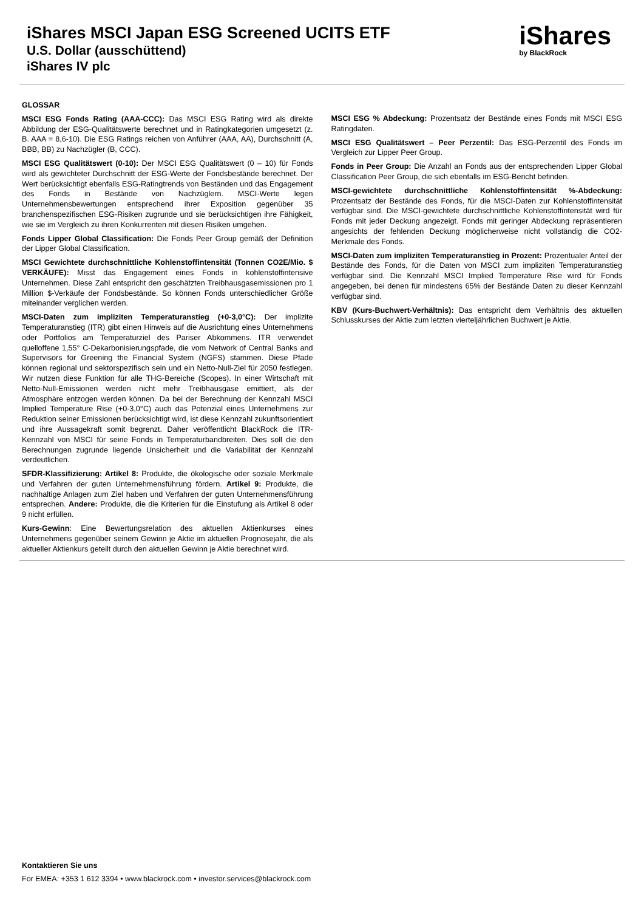iShares MSCI Japan ESG Screened UCITS ETF
U.S. Dollar (ausschüttend)
iShares IV plc
iShares
by BlackRock
GLOSSAR
MSCI ESG Fonds Rating (AAA-CCC): Das MSCI ESG Rating wird als direkte Abbildung der ESG-Qualitätswerte berechnet und in Ratingkategorien umgesetzt (z. B. AAA = 8,6-10). Die ESG Ratings reichen von Anführer (AAA, AA), Durchschnitt (A, BBB, BB) zu Nachzügler (B, CCC).
MSCI ESG Qualitätswert (0-10): Der MSCI ESG Qualitätswert (0 – 10) für Fonds wird als gewichteter Durchschnitt der ESG-Werte der Fondsbestände berechnet. Der Wert berücksichtigt ebenfalls ESG-Ratingtrends von Beständen und das Engagement des Fonds in Bestände von Nachzüglern. MSCI-Werte legen Unternehmensbewertungen entsprechend ihrer Exposition gegenüber 35 branchenspezifischen ESG-Risiken zugrunde und sie berücksichtigen ihre Fähigkeit, wie sie im Vergleich zu ihren Konkurrenten mit diesen Risiken umgehen.
Fonds Lipper Global Classification: Die Fonds Peer Group gemäß der Definition der Lipper Global Classification.
MSCI Gewichtete durchschnittliche Kohlenstoffintensität (Tonnen CO2E/Mio. $ VERKÄUFE): Misst das Engagement eines Fonds in kohlenstoffintensive Unternehmen. Diese Zahl entspricht den geschätzten Treibhausgasemissionen pro 1 Million $-Verkäufe der Fondsbestände. So können Fonds unterschiedlicher Größe miteinander verglichen werden.
MSCI-Daten zum impliziten Temperaturanstieg (+0-3,0°C): Der implizite Temperaturanstieg (ITR) gibt einen Hinweis auf die Ausrichtung eines Unternehmens oder Portfolios am Temperaturziel des Pariser Abkommens. ITR verwendet quelloffene 1,55° C-Dekarbonisierungspfade, die vom Network of Central Banks and Supervisors for Greening the Financial System (NGFS) stammen. Diese Pfade können regional und sektorspezifisch sein und ein Netto-Null-Ziel für 2050 festlegen. Wir nutzen diese Funktion für alle THG-Bereiche (Scopes). In einer Wirtschaft mit Netto-Null-Emissionen werden nicht mehr Treibhausgase emittiert, als der Atmosphäre entzogen werden können. Da bei der Berechnung der Kennzahl MSCI Implied Temperature Rise (+0-3,0°C) auch das Potenzial eines Unternehmens zur Reduktion seiner Emissionen berücksichtigt wird, ist diese Kennzahl zukunftsorientiert und ihre Aussagekraft somit begrenzt. Daher veröffentlicht BlackRock die ITR-Kennzahl von MSCI für seine Fonds in Temperaturbandbreiten. Dies soll die den Berechnungen zugrunde liegende Unsicherheit und die Variabilität der Kennzahl verdeutlichen.
SFDR-Klassifizierung: Artikel 8: Produkte, die ökologische oder soziale Merkmale und Verfahren der guten Unternehmensführung fördern. Artikel 9: Produkte, die nachhaltige Anlagen zum Ziel haben und Verfahren der guten Unternehmensführung entsprechen. Andere: Produkte, die die Kriterien für die Einstufung als Artikel 8 oder 9 nicht erfüllen.
Kurs-Gewinn: Eine Bewertungsrelation des aktuellen Aktienkurses eines Unternehmens gegenüber seinem Gewinn je Aktie im aktuellen Prognosejahr, die als aktueller Aktienkurs geteilt durch den aktuellen Gewinn je Aktie berechnet wird.
MSCI ESG % Abdeckung: Prozentsatz der Bestände eines Fonds mit MSCI ESG Ratingdaten.
MSCI ESG Qualitätswert – Peer Perzentil: Das ESG-Perzentil des Fonds im Vergleich zur Lipper Peer Group.
Fonds in Peer Group: Die Anzahl an Fonds aus der entsprechenden Lipper Global Classification Peer Group, die sich ebenfalls im ESG-Bericht befinden.
MSCI-gewichtete durchschnittliche Kohlenstoffintensität %-Abdeckung: Prozentsatz der Bestände des Fonds, für die MSCI-Daten zur Kohlenstoffintensität verfügbar sind. Die MSCI-gewichtete durchschnittliche Kohlenstoffintensität wird für Fonds mit jeder Deckung angezeigt. Fonds mit geringer Abdeckung repräsentieren angesichts der fehlenden Deckung möglicherweise nicht vollständig die CO2-Merkmale des Fonds.
MSCI-Daten zum impliziten Temperaturanstieg in Prozent: Prozentualer Anteil der Bestände des Fonds, für die Daten von MSCI zum impliziten Temperaturanstieg verfügbar sind. Die Kennzahl MSCI Implied Temperature Rise wird für Fonds angegeben, bei denen für mindestens 65% der Bestände Daten zu dieser Kennzahl verfügbar sind.
KBV (Kurs-Buchwert-Verhältnis): Das entspricht dem Verhältnis des aktuellen Schlusskurses der Aktie zum letzten vierteljährlichen Buchwert je Aktie.
Kontaktieren Sie uns
For EMEA: +353 1 612 3394 • www.blackrock.com • investor.services@blackrock.com